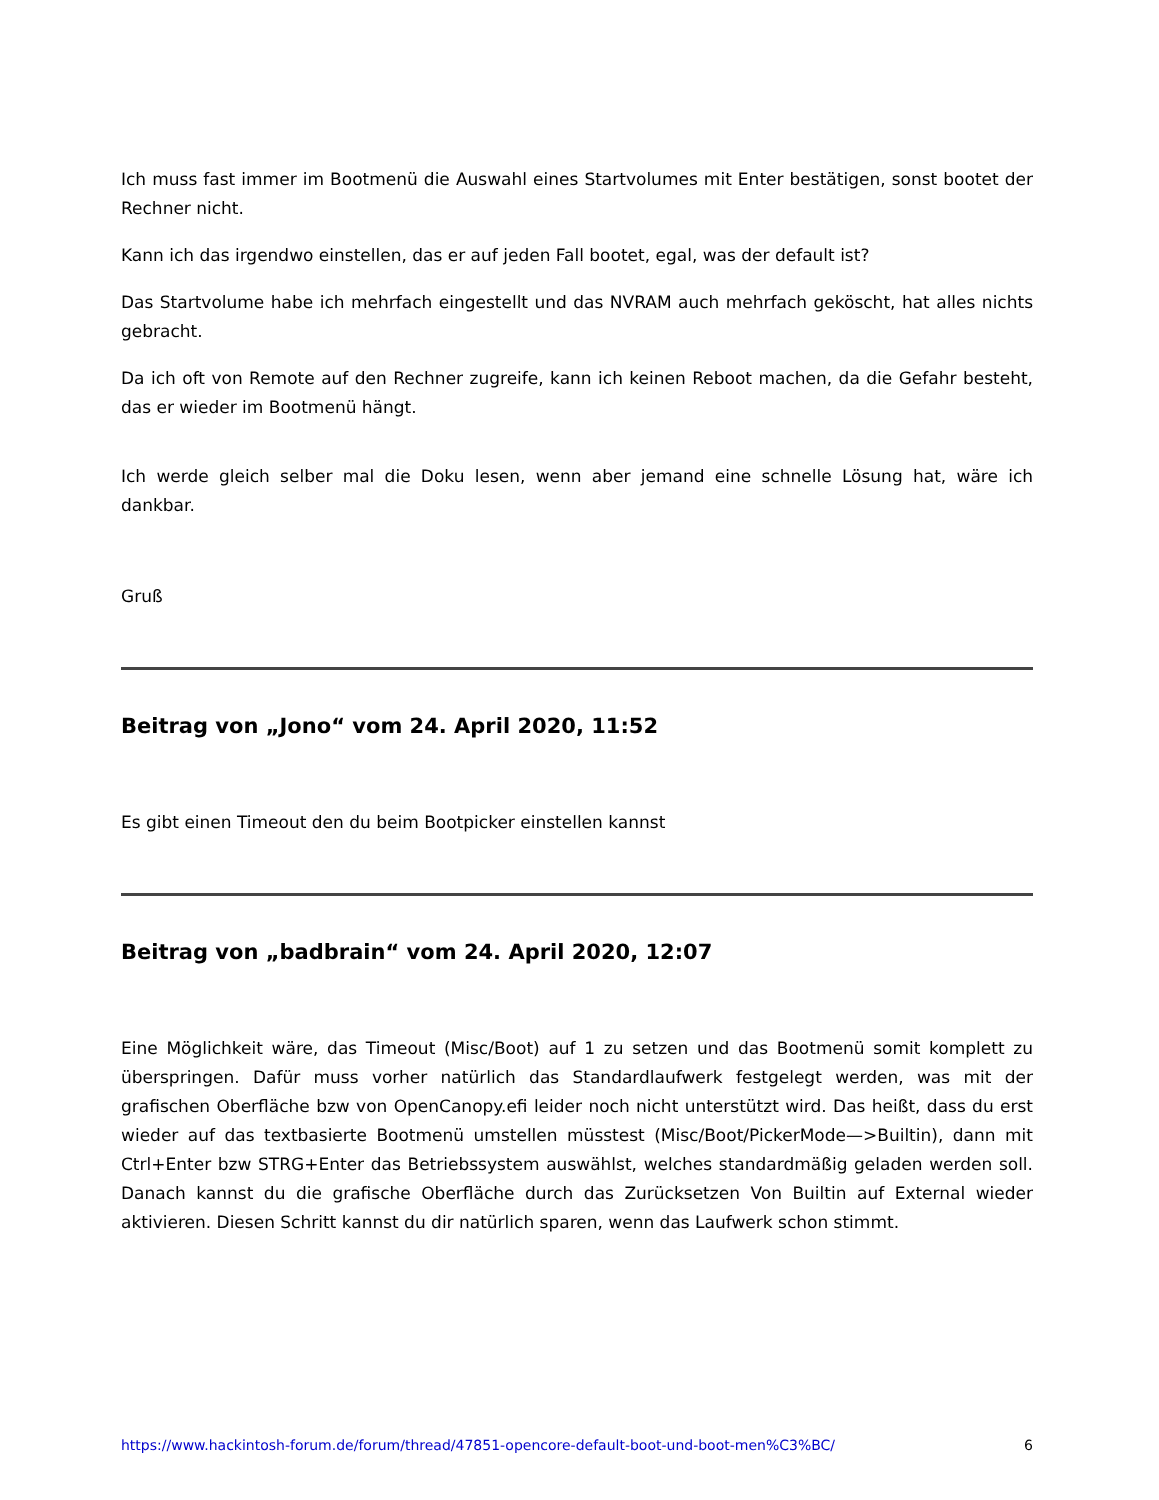Ich muss fast immer im Bootmenü die Auswahl eines Startvolumes mit Enter bestätigen, sonst bootet der Rechner nicht.
Kann ich das irgendwo einstellen, das er auf jeden Fall bootet, egal, was der default ist?
Das Startvolume habe ich mehrfach eingestellt und das NVRAM auch mehrfach geköscht, hat alles nichts gebracht.
Da ich oft von Remote auf den Rechner zugreife, kann ich keinen Reboot machen, da die Gefahr besteht, das er wieder im Bootmenü hängt.
Ich werde gleich selber mal die Doku lesen, wenn aber jemand eine schnelle Lösung hat, wäre ich dankbar.
Gruß
Beitrag von „Jono“ vom 24. April 2020, 11:52
Es gibt einen Timeout den du beim Bootpicker einstellen kannst
Beitrag von „badbrain“ vom 24. April 2020, 12:07
Eine Möglichkeit wäre, das Timeout (Misc/Boot) auf 1 zu setzen und das Bootmenü somit komplett zu überspringen. Dafür muss vorher natürlich das Standardlaufwerk festgelegt werden, was mit der grafischen Oberfläche bzw von OpenCanopy.efi leider noch nicht unterstützt wird. Das heißt, dass du erst wieder auf das textbasierte Bootmenü umstellen müsstest (Misc/Boot/PickerMode—>Builtin), dann mit Ctrl+Enter bzw STRG+Enter das Betriebssystem auswählst, welches standardmäßig geladen werden soll. Danach kannst du die grafische Oberfläche durch das Zurücksetzen Von Builtin auf External wieder aktivieren. Diesen Schritt kannst du dir natürlich sparen, wenn das Laufwerk schon stimmt.
https://www.hackintosh-forum.de/forum/thread/47851-opencore-default-boot-und-boot-men%C3%BC/ 6